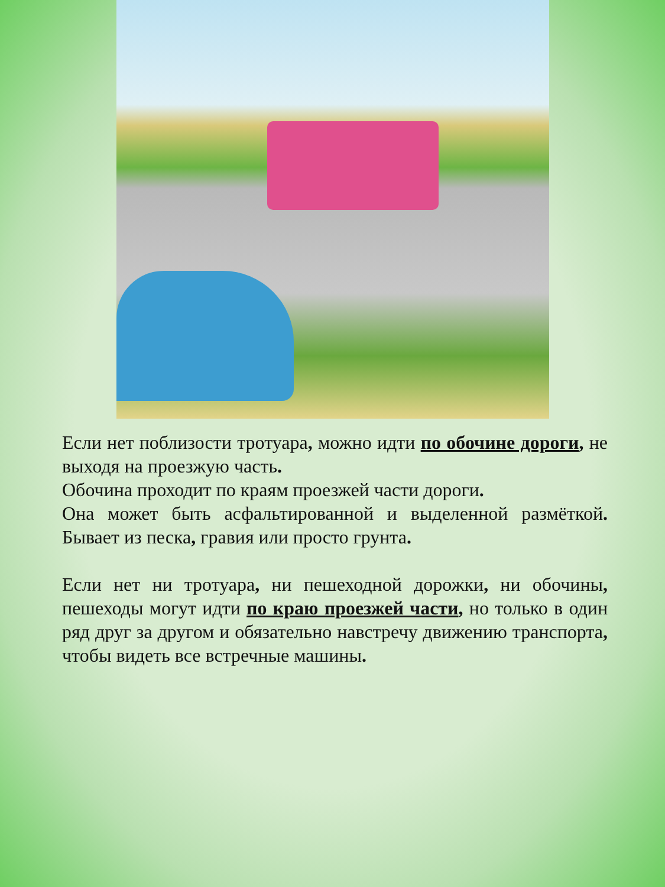Если нет поблизости тротуара, можно идти по обочине дороги, не выходя на проезжую часть.
Обочина проходит по краям проезжей части дороги.
Она может быть асфальтированной и выделенной размёткой. Бывает из песка, гравия или просто грунта.
Если нет ни тротуара, ни пешеходной дорожки, ни обочины, пешеходы могут идти по краю проезжей части, но только в один ряд друг за другом и обязательно навстречу движению транспорта, чтобы видеть все встречные машины.